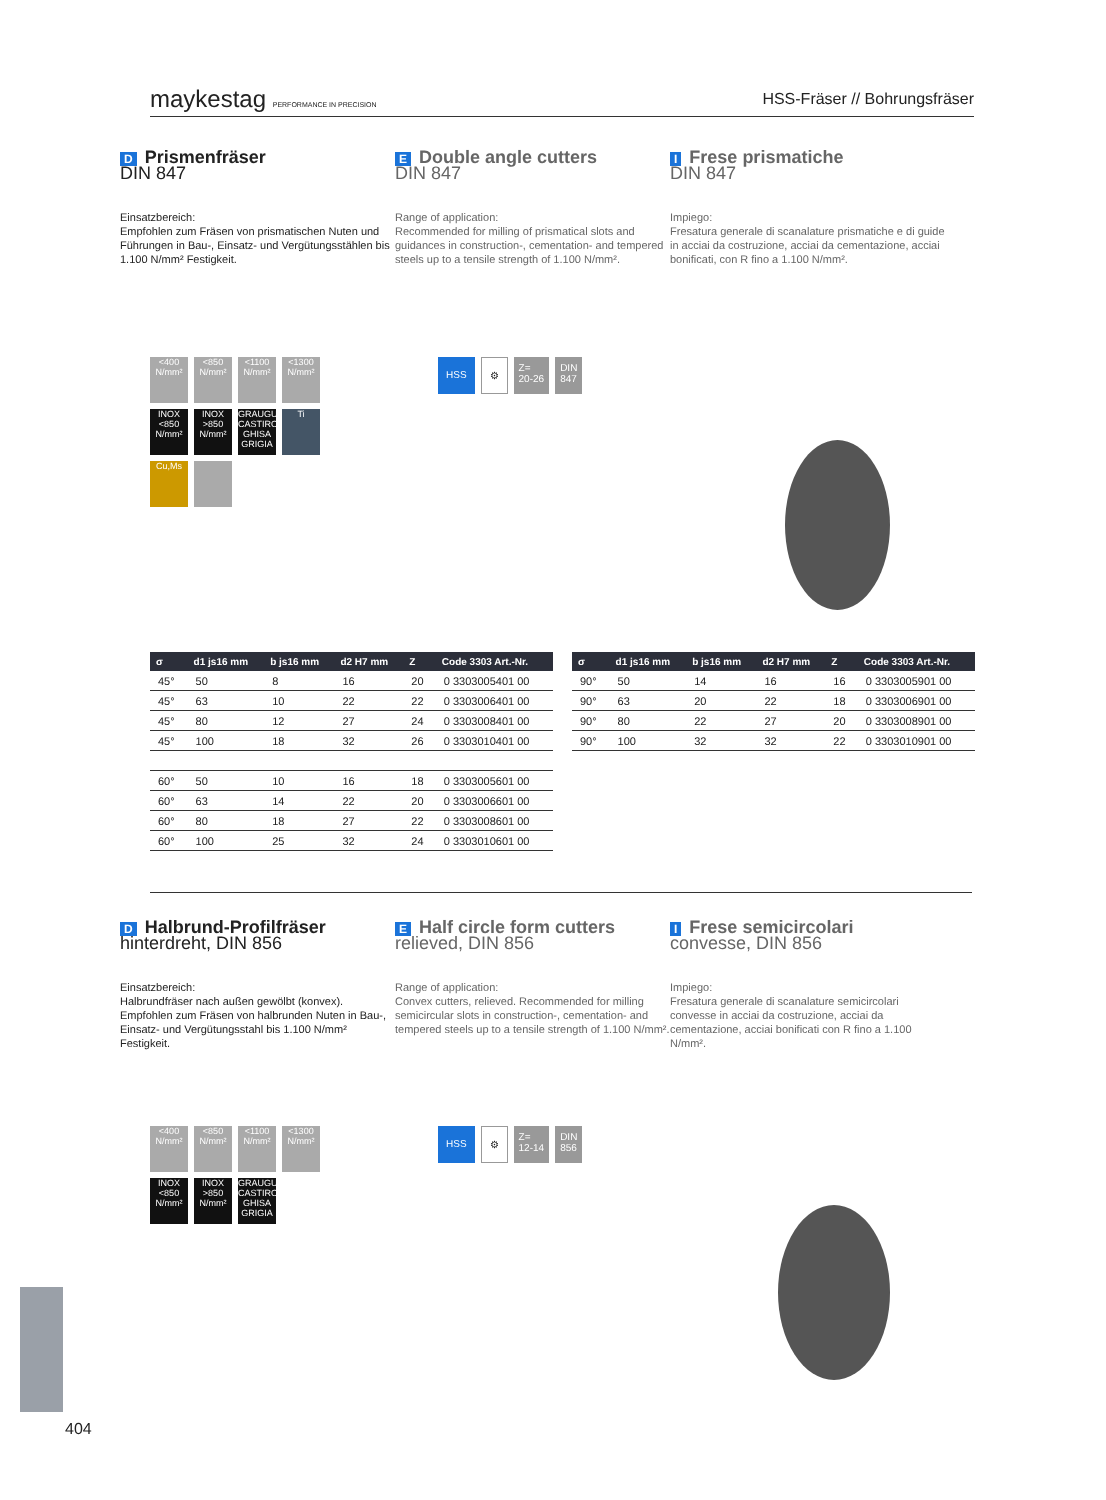maykestag PERFORMANCE IN PRECISION HSS-Fräser // Bohrungsfräser
D Prismenfräser
DIN 847
Einsatzbereich:
Empfohlen zum Fräsen von prismatischen Nuten und Führungen in Bau-, Einsatz- und Vergütungsstählen bis 1.100 N/mm² Festigkeit.
E Double angle cutters
DIN 847
Range of application:
Recommended for milling of prismatical slots and guidances in construction-, cementation- and tempered steels up to a tensile strength of 1.100 N/mm².
I Frese prismatiche
DIN 847
Impiego:
Fresatura generale di scanalature prismatiche e di guide in acciai da costruzione, acciai da cementazione, acciai bonificati, con R fino a 1.100 N/mm².
<400 N/mm²
<850 N/mm²
<1100 N/mm²
<1300 N/mm²
INOX <850 N/mm²
INOX >850 N/mm²
GRAUGUSS CASTIRON GHISA GRIGIA
Ti
Cu,Ms
HSS ⚙ Z=
20-26 DIN
847
| σ | d1 js16 mm | b js16 mm | d2 H7 mm | Z | Code 3303 Art.-Nr. |
| --- | --- | --- | --- | --- | --- |
| 45° | 50 | 8 | 16 | 20 | 0 3303005401 00 |
| 45° | 63 | 10 | 22 | 22 | 0 3303006401 00 |
| 45° | 80 | 12 | 27 | 24 | 0 3303008401 00 |
| 45° | 100 | 18 | 32 | 26 | 0 3303010401 00 |
| 60° | 50 | 10 | 16 | 18 | 0 3303005601 00 |
| 60° | 63 | 14 | 22 | 20 | 0 3303006601 00 |
| 60° | 80 | 18 | 27 | 22 | 0 3303008601 00 |
| 60° | 100 | 25 | 32 | 24 | 0 3303010601 00 |
| σ | d1 js16 mm | b js16 mm | d2 H7 mm | Z | Code 3303 Art.-Nr. |
| --- | --- | --- | --- | --- | --- |
| 90° | 50 | 14 | 16 | 16 | 0 3303005901 00 |
| 90° | 63 | 20 | 22 | 18 | 0 3303006901 00 |
| 90° | 80 | 22 | 27 | 20 | 0 3303008901 00 |
| 90° | 100 | 32 | 32 | 22 | 0 3303010901 00 |
D Halbrund-Profilfräser
hinterdreht, DIN 856
Einsatzbereich:
Halbrundfräser nach außen gewölbt (konvex). Empfohlen zum Fräsen von halbrunden Nuten in Bau-, Einsatz- und Vergütungsstahl bis 1.100 N/mm² Festigkeit.
E Half circle form cutters
relieved, DIN 856
Range of application:
Convex cutters, relieved. Recommended for milling semicircular slots in construction-, cementation- and tempered steels up to a tensile strength of 1.100 N/mm².
I Frese semicircolari
convesse, DIN 856
Impiego:
Fresatura generale di scanalature semicircolari convesse in acciai da costruzione, acciai da cementazione, acciai bonificati con R fino a 1.100 N/mm².
<400 N/mm²
<850 N/mm²
<1100 N/mm²
<1300 N/mm²
INOX <850 N/mm²
INOX >850 N/mm²
GRAUGUSS CASTIRON GHISA GRIGIA
HSS ⚙ Z=
12-14 DIN
856
404